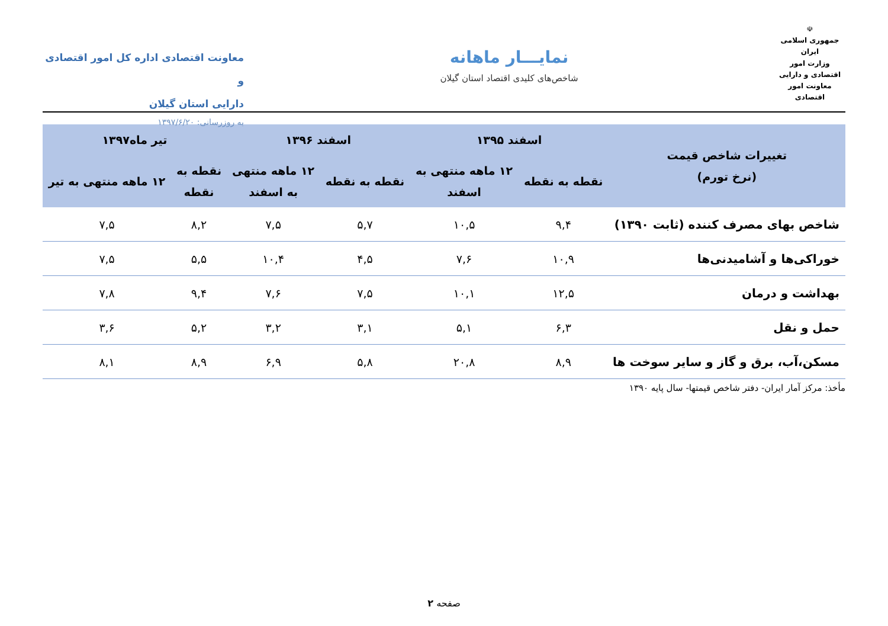☫
جمهوری اسلامی ایران
وزارت امور اقتصادی و دارایی
معاونت امور اقتصادی
نمایـــار ماهانه
شاخص‌های کلیدی اقتصاد استان گیلان
معاونت اقتصادی اداره کل امور اقتصادی و
دارایی استان گیلان
به روزرسانی: ۱۳۹۷/۶/۲۰
| تغییرات شاخص قیمت (نرخ تورم) | اسفند ۱۳۹۵ | | اسفند ۱۳۹۶ | | تیر ماه۱۳۹۷ | |
| --- | --- | --- | --- | --- | --- | --- |
| | نقطه به نقطه | ۱۲ ماهه منتهی به اسفند | نقطه به نقطه | ۱۲ ماهه منتهی به اسفند | نقطه به نقطه | ۱۲ ماهه منتهی به تیر |
| شاخص بهای مصرف کننده (ثابت ۱۳۹۰) | ۹,۴ | ۱۰,۵ | ۵,۷ | ۷,۵ | ۸,۲ | ۷,۵ |
| خوراکی‌ها و آشامیدنی‌ها | ۱۰,۹ | ۷,۶ | ۴,۵ | ۱۰,۴ | ۵,۵ | ۷,۵ |
| بهداشت و درمان | ۱۲,۵ | ۱۰,۱ | ۷,۵ | ۷,۶ | ۹,۴ | ۷,۸ |
| حمل و نقل | ۶,۳ | ۵,۱ | ۳,۱ | ۳,۲ | ۵,۲ | ۳,۶ |
| مسکن،آب، برق و گاز و سایر سوخت ها | ۸,۹ | ۲۰,۸ | ۵,۸ | ۶,۹ | ۸,۹ | ۸,۱ |
مأخذ: مرکز آمار ایران- دفتر شاخص قیمتها- سال پایه ۱۳۹۰
صفحه ۲